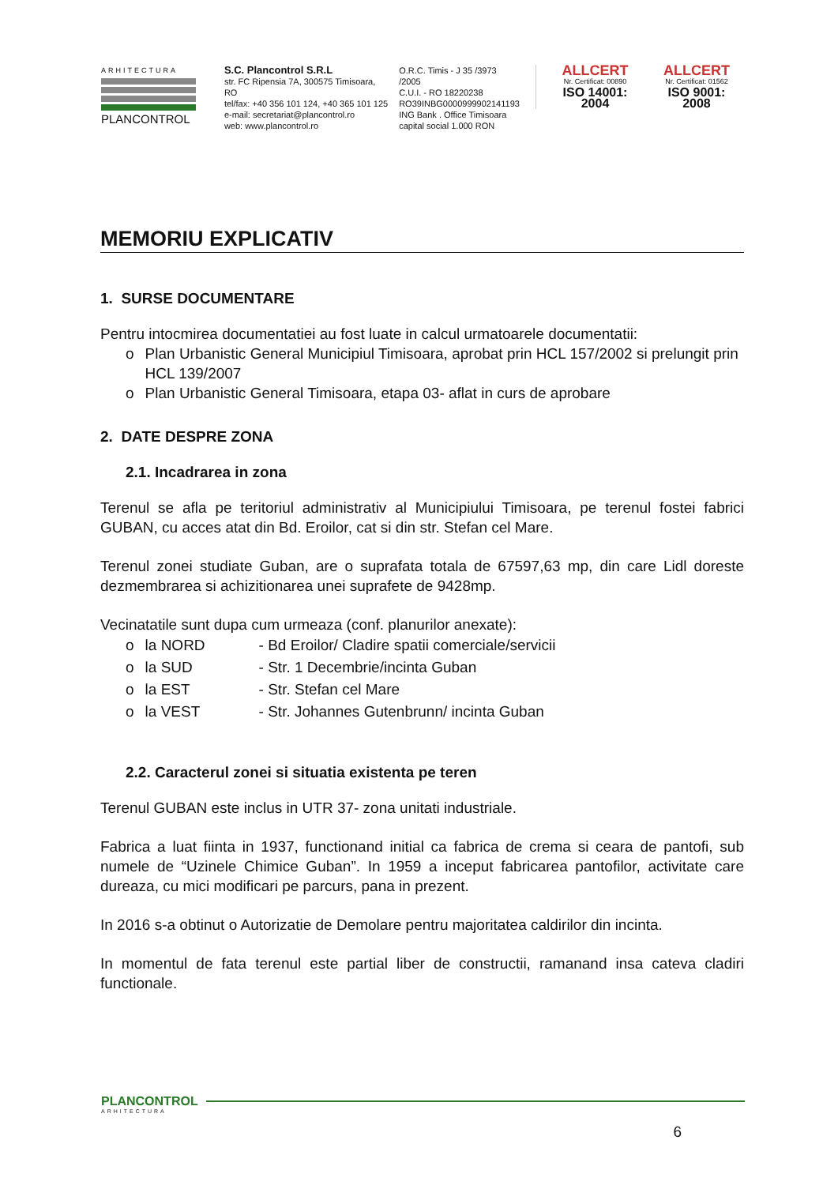ARHITECTURA
PLANCONTROL
S.C. Plancontrol S.R.L
str. FC Ripensia 7A, 300575 Timisoara, RO
tel/fax: +40 356 101 124, +40 365 101 125
e-mail: secretariat@plancontrol.ro
web: www.plancontrol.ro
O.R.C. Timis - J 35 /3973 /2005
C.U.I. - RO 18220238
RO39INBG0000999902141193
ING Bank . Office Timisoara
capital social 1.000 RON
ALLCERT
Nr. Certificat: 00890
ISO 14001: 2004
ALLCERT
Nr. Certificat: 01562
ISO 9001: 2008
MEMORIU EXPLICATIV
1. SURSE DOCUMENTARE
Pentru intocmirea documentatiei au fost luate in calcul urmatoarele documentatii:
o Plan Urbanistic General Municipiul Timisoara, aprobat prin HCL 157/2002 si prelungit prin HCL 139/2007
o Plan Urbanistic General Timisoara, etapa 03- aflat in curs de aprobare
2. DATE DESPRE ZONA
2.1. Incadrarea in zona
Terenul se afla pe teritoriul administrativ al Municipiului Timisoara, pe terenul fostei fabrici GUBAN, cu acces atat din Bd. Eroilor, cat si din str. Stefan cel Mare.
Terenul zonei studiate Guban, are o suprafata totala de 67597,63 mp, din care Lidl doreste dezmembrarea si achizitionarea unei suprafete de 9428mp.
Vecinatatile sunt dupa cum urmeaza (conf. planurilor anexate):
o la NORD - Bd Eroilor/ Cladire spatii comerciale/servicii
o la SUD - Str. 1 Decembrie/incinta Guban
o la EST - Str. Stefan cel Mare
o la VEST - Str. Johannes Gutenbrunn/ incinta Guban
2.2. Caracterul zonei si situatia existenta pe teren
Terenul GUBAN este inclus in UTR 37- zona unitati industriale.
Fabrica a luat fiinta in 1937, functionand initial ca fabrica de crema si ceara de pantofi, sub numele de “Uzinele Chimice Guban”. In 1959 a inceput fabricarea pantofilor, activitate care dureaza, cu mici modificari pe parcurs, pana in prezent.
In 2016 s-a obtinut o Autorizatie de Demolare pentru majoritatea caldirilor din incinta.
In momentul de fata terenul este partial liber de constructii, ramanand insa cateva cladiri functionale.
PLANCONTROL
ARHITECTURA
6